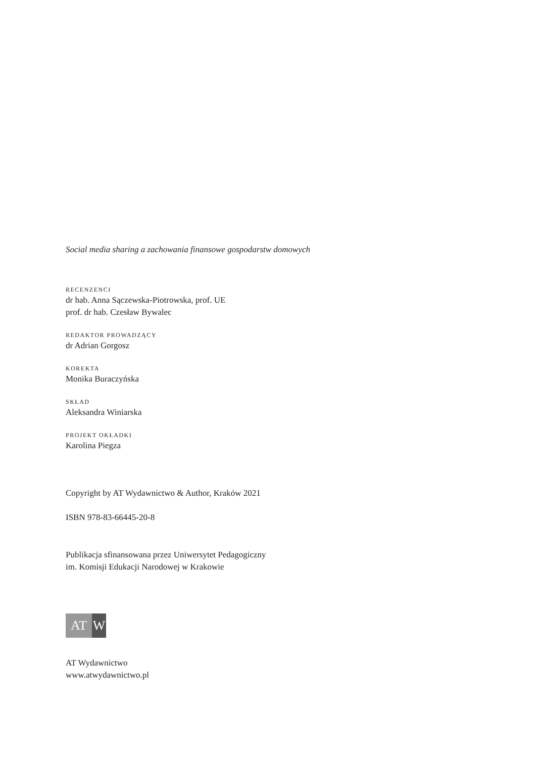Social media sharing a zachowania finansowe gospodarstw domowych
RECENZENCI
dr hab. Anna Sączewska-Piotrowska, prof. UE
prof. dr hab. Czesław Bywalec
REDAKTOR PROWADZĄCY
dr Adrian Gorgosz
KOREKTA
Monika Buraczyńska
SKŁAD
Aleksandra Winiarska
PROJEKT OKŁADKI
Karolina Piegza
Copyright by AT Wydawnictwo & Author, Kraków 2021
ISBN 978-83-66445-20-8
Publikacja sfinansowana przez Uniwersytet Pedagogiczny
im. Komisji Edukacji Narodowej w Krakowie
AT W
AT Wydawnictwo
www.atwydawnictwo.pl